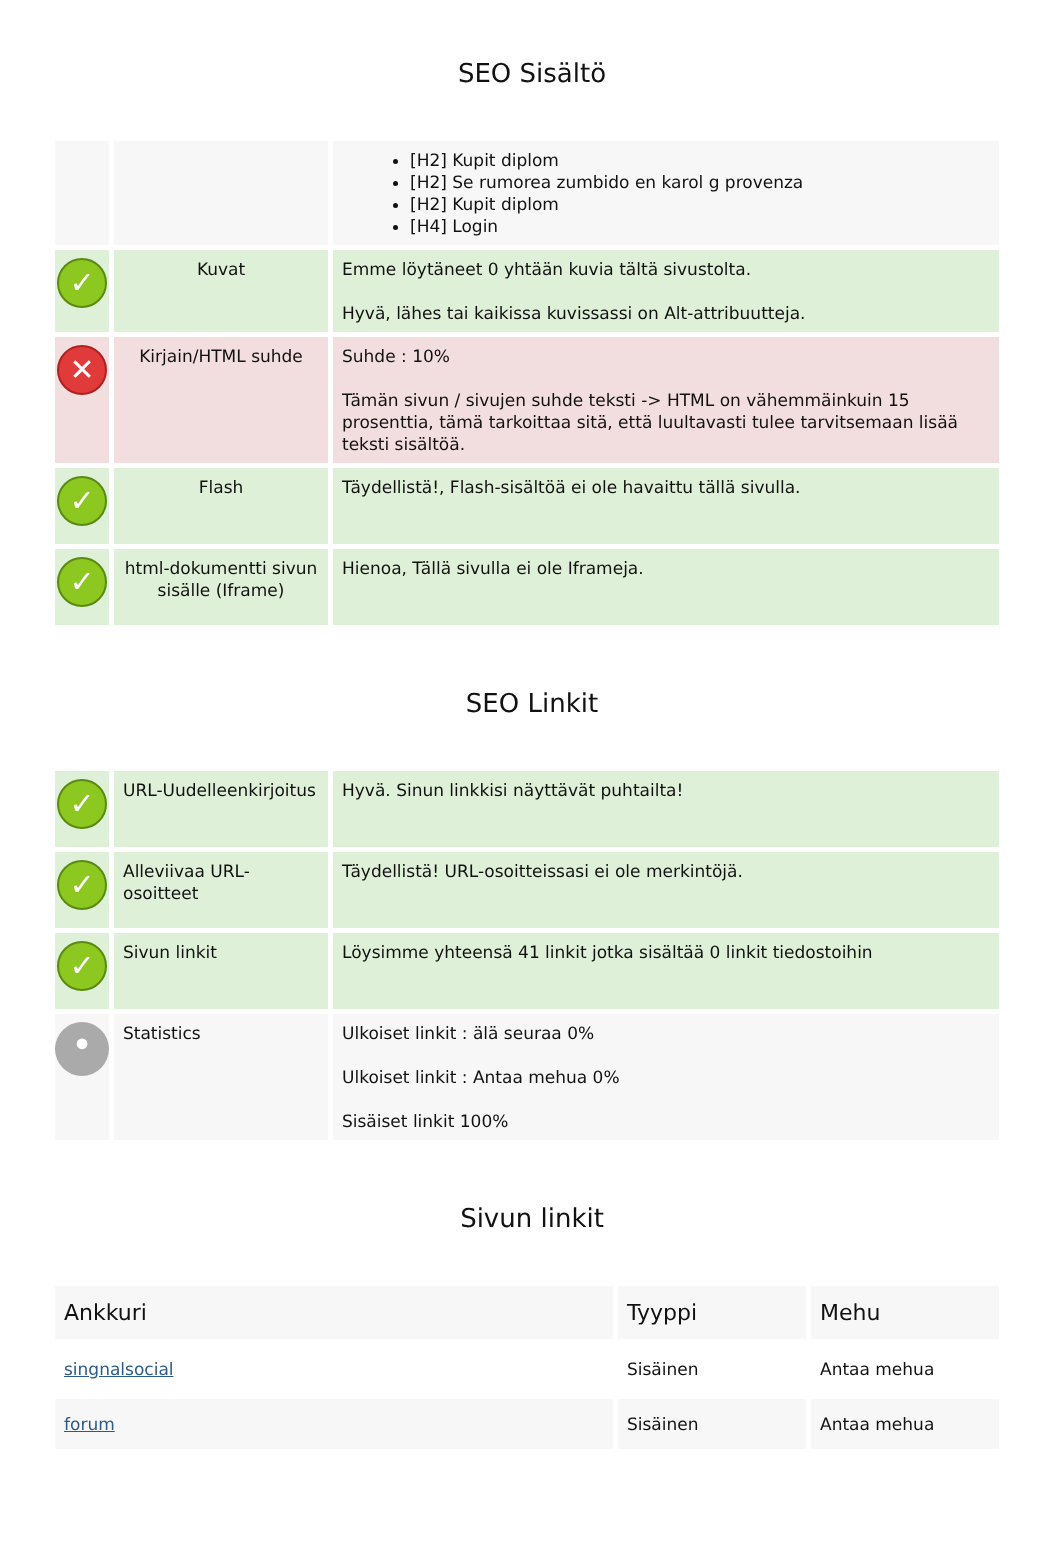SEO Sisältö
| | | [H2] Kupit diplom [H2] Se rumorea zumbido en karol g provenza [H2] Kupit diplom [H4] Login |
| ✓ | Kuvat | Emme löytäneet 0 yhtään kuvia tältä sivustolta. Hyvä, lähes tai kaikissa kuvissassi on Alt-attribuutteja. |
| ✕ | Kirjain/HTML suhde | Suhde : 10% Tämän sivun / sivujen suhde teksti -> HTML on vähemmäinkuin 15 prosenttia, tämä tarkoittaa sitä, että luultavasti tulee tarvitsemaan lisää teksti sisältöä. |
| ✓ | Flash | Täydellistä!, Flash-sisältöä ei ole havaittu tällä sivulla. |
| ✓ | html-dokumentti sivun sisälle (Iframe) | Hienoa, Tällä sivulla ei ole Iframeja. |
SEO Linkit
| ✓ | URL-Uudelleenkirjoitus | Hyvä. Sinun linkkisi näyttävät puhtailta! |
| ✓ | Alleviivaa URL-osoitteet | Täydellistä! URL-osoitteissasi ei ole merkintöjä. |
| ✓ | Sivun linkit | Löysimme yhteensä 41 linkit jotka sisältää 0 linkit tiedostoihin |
| • | Statistics | Ulkoiset linkit : älä seuraa 0% Ulkoiset linkit : Antaa mehua 0% Sisäiset linkit 100% |
Sivun linkit
| Ankkuri | Tyyppi | Mehu |
| --- | --- | --- |
| singnalsocial | Sisäinen | Antaa mehua |
| forum | Sisäinen | Antaa mehua |